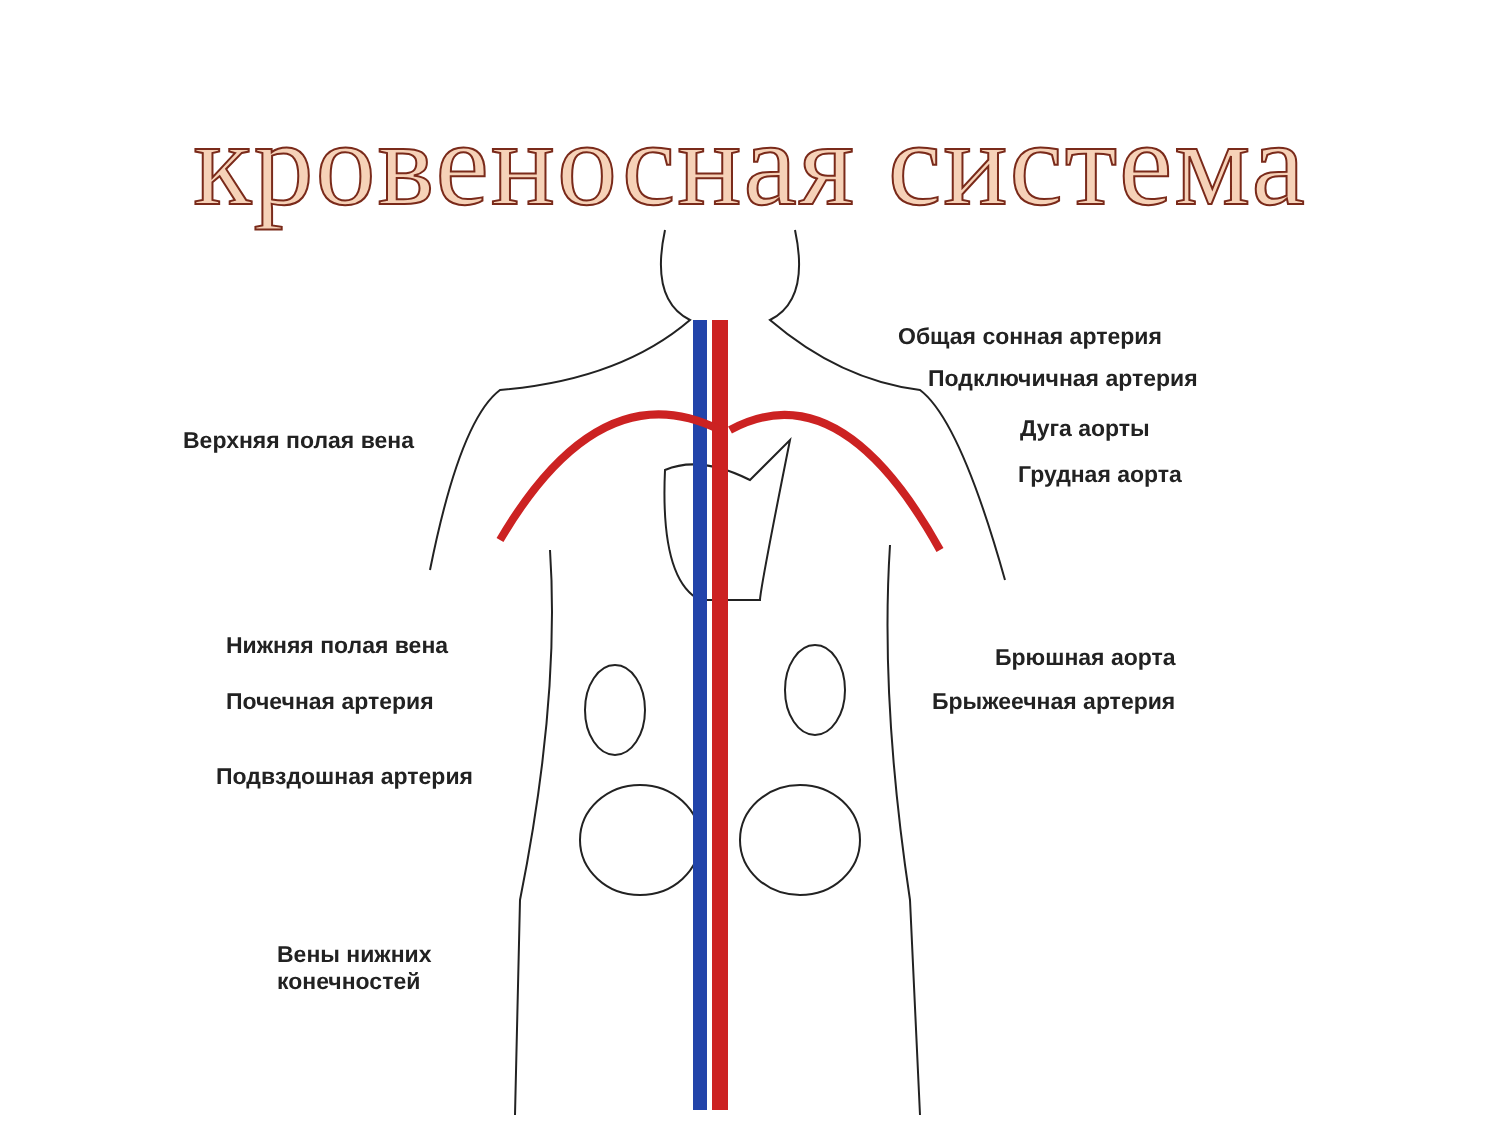кровеносная система
Общая сонная артерия
Подключичная артерия
Верхняя полая вена Дуга аорты
Грудная аорта
Нижняя полая вена Брюшная аорта
Почечная артерия Брыжеечная артерия
Подвздошная артерия
Вены нижних
конечностей